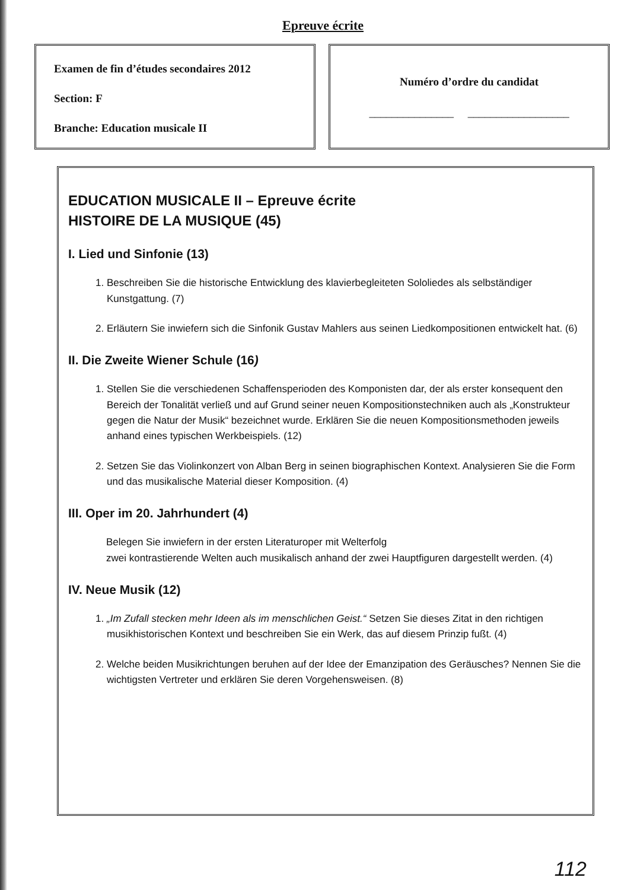Epreuve écrite
Examen de fin d’études secondaires 2012
Section: F
Branche: Education musicale II
Numéro d’ordre du candidat
_______________ __________________
EDUCATION MUSICALE II – Epreuve écrite
HISTOIRE DE LA MUSIQUE (45)
I. Lied und Sinfonie (13)
1. Beschreiben Sie die historische Entwicklung des klavierbegleiteten Sololiedes als selbständiger Kunstgattung. (7)
2. Erläutern Sie inwiefern sich die Sinfonik Gustav Mahlers aus seinen Liedkompositionen entwickelt hat. (6)
II. Die Zweite Wiener Schule (16)
1. Stellen Sie die verschiedenen Schaffensperioden des Komponisten dar, der als erster konsequent den Bereich der Tonalität verließ und auf Grund seiner neuen Kompositionstechniken auch als „Konstrukteur gegen die Natur der Musik“ bezeichnet wurde. Erklären Sie die neuen Kompositionsmethoden jeweils anhand eines typischen Werkbeispiels. (12)
2. Setzen Sie das Violinkonzert von Alban Berg in seinen biographischen Kontext. Analysieren Sie die Form und das musikalische Material dieser Komposition. (4)
III. Oper im 20. Jahrhundert (4)
Belegen Sie inwiefern in der ersten Literaturoper mit Welterfolg
zwei kontrastierende Welten auch musikalisch anhand der zwei Hauptfiguren dargestellt werden. (4)
IV. Neue Musik (12)
1. „Im Zufall stecken mehr Ideen als im menschlichen Geist.“ Setzen Sie dieses Zitat in den richtigen musikhistorischen Kontext und beschreiben Sie ein Werk, das auf diesem Prinzip fußt. (4)
2. Welche beiden Musikrichtungen beruhen auf der Idee der Emanzipation des Geräusches? Nennen Sie die wichtigsten Vertreter und erklären Sie deren Vorgehensweisen. (8)
112